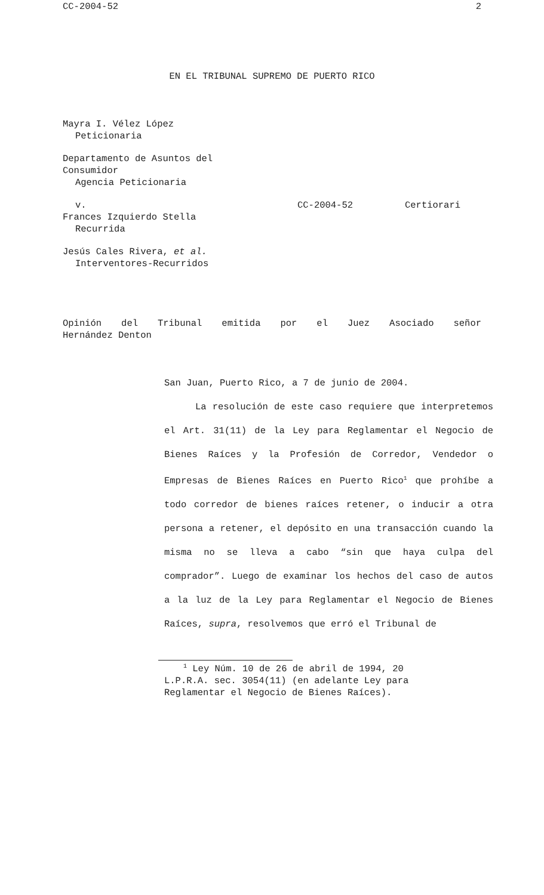CC-2004-52 2
EN EL TRIBUNAL SUPREMO DE PUERTO RICO
Mayra I. Vélez López
Peticionaria
Departamento de Asuntos del
Consumidor
Agencia Peticionaria
v. CC-2004-52 Certiorari
Frances Izquierdo Stella
Recurrida
Jesús Cales Rivera, et al.
Interventores-Recurridos
Opinión del Tribunal emitida por el Juez Asociado señor
Hernández Denton
San Juan, Puerto Rico, a 7 de junio de 2004.
La resolución de este caso requiere que interpretemos el Art. 31(11) de la Ley para Reglamentar el Negocio de Bienes Raíces y la Profesión de Corredor, Vendedor o Empresas de Bienes Raíces en Puerto Rico<sup>1</sup> que prohíbe a todo corredor de bienes raíces retener, o inducir a otra persona a retener, el depósito en una transacción cuando la misma no se lleva a cabo “sin que haya culpa del comprador”. Luego de examinar los hechos del caso de autos a la luz de la Ley para Reglamentar el Negocio de Bienes Raíces, supra, resolvemos que erró el Tribunal de
<sup>1</sup> Ley Núm. 10 de 26 de abril de 1994, 20
L.P.R.A. sec. 3054(11) (en adelante Ley para
Reglamentar el Negocio de Bienes Raíces).